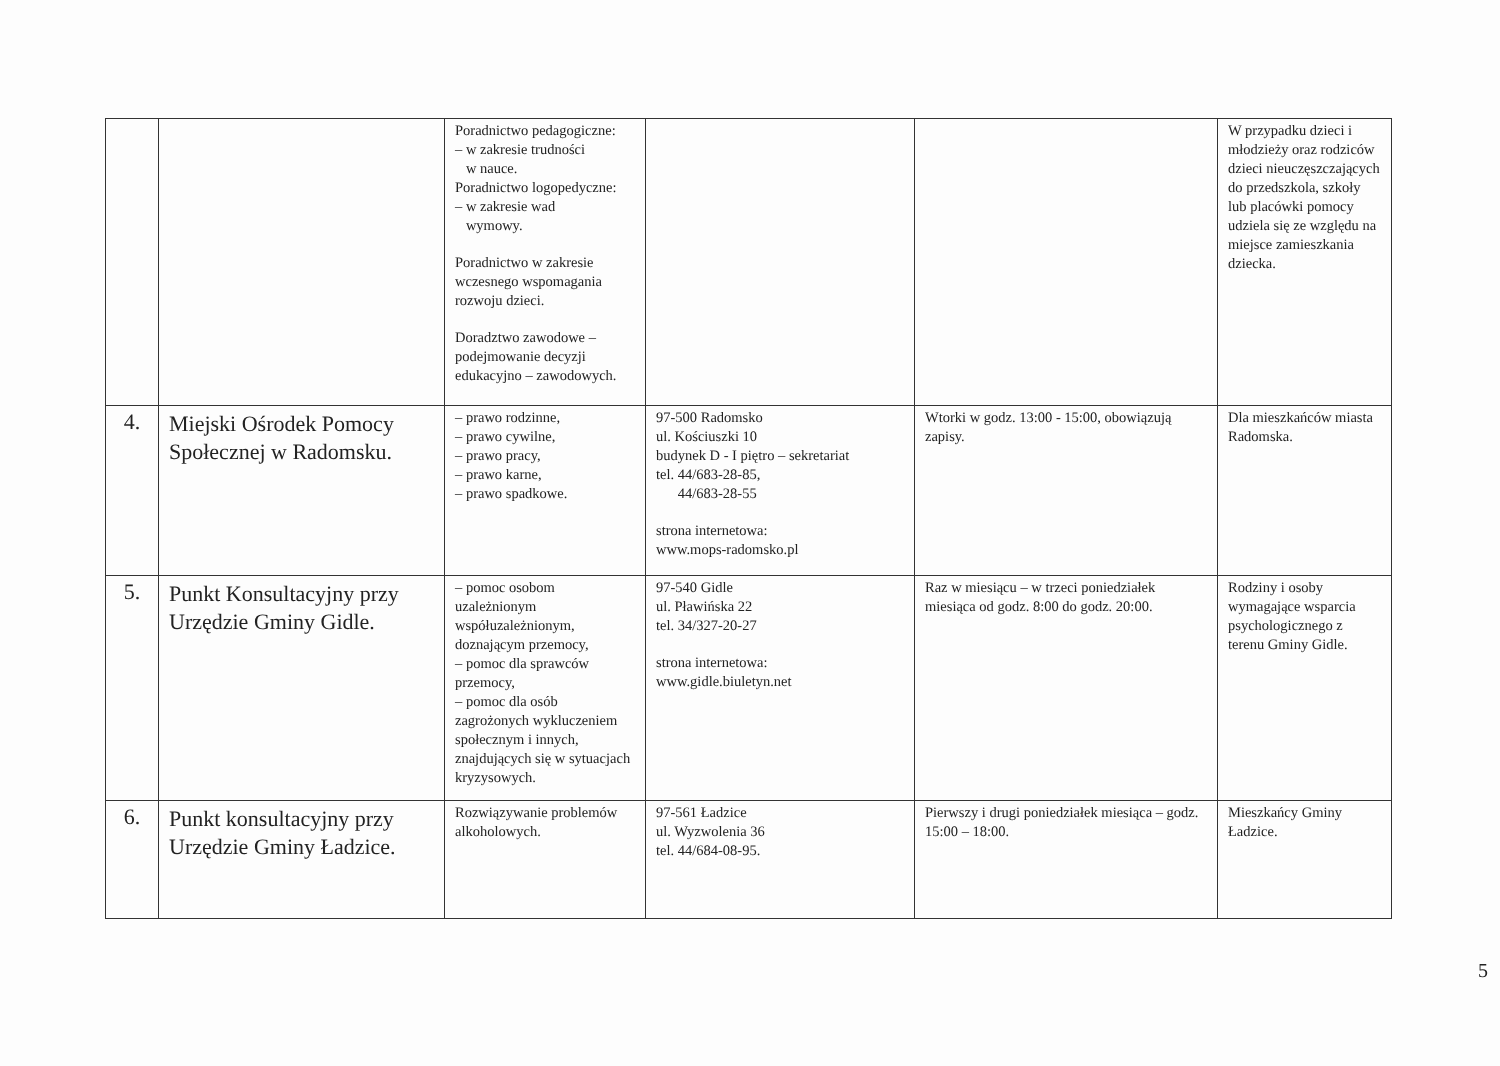| | | Poradnictwo pedagogiczne: – w zakresie trudności w nauce. Poradnictwo logopedyczne: – w zakresie wad wymowy. Poradnictwo w zakresie wczesnego wspomagania rozwoju dzieci. Doradztwo zawodowe – podejmowanie decyzji edukacyjno – zawodowych. | | | W przypadku dzieci i młodzieży oraz rodziców dzieci nieuczęszczających do przedszkola, szkoły lub placówki pomocy udziela się ze względu na miejsce zamieszkania dziecka. |
| 4. | Miejski Ośrodek Pomocy Społecznej w Radomsku. | – prawo rodzinne, – prawo cywilne, – prawo pracy, – prawo karne, – prawo spadkowe. | 97-500 Radomsko ul. Kościuszki 10 budynek D - I piętro – sekretariat tel. 44/683-28-85, 44/683-28-55 strona internetowa: www.mops-radomsko.pl | Wtorki w godz. 13:00 - 15:00, obowiązują zapisy. | Dla mieszkańców miasta Radomska. |
| 5. | Punkt Konsultacyjny przy Urzędzie Gminy Gidle. | – pomoc osobom uzależnionym współuzależnionym, doznającym przemocy, – pomoc dla sprawców przemocy, – pomoc dla osób zagrożonych wykluczeniem społecznym i innych, znajdujących się w sytuacjach kryzysowych. | 97-540 Gidle ul. Pławińska 22 tel. 34/327-20-27 strona internetowa: www.gidle.biuletyn.net | Raz w miesiącu – w trzeci poniedziałek miesiąca od godz. 8:00 do godz. 20:00. | Rodziny i osoby wymagające wsparcia psychologicznego z terenu Gminy Gidle. |
| 6. | Punkt konsultacyjny przy Urzędzie Gminy Ładzice. | Rozwiązywanie problemów alkoholowych. | 97-561 Ładzice ul. Wyzwolenia 36 tel. 44/684-08-95. | Pierwszy i drugi poniedziałek miesiąca – godz. 15:00 – 18:00. | Mieszkańcy Gminy Ładzice. |
5